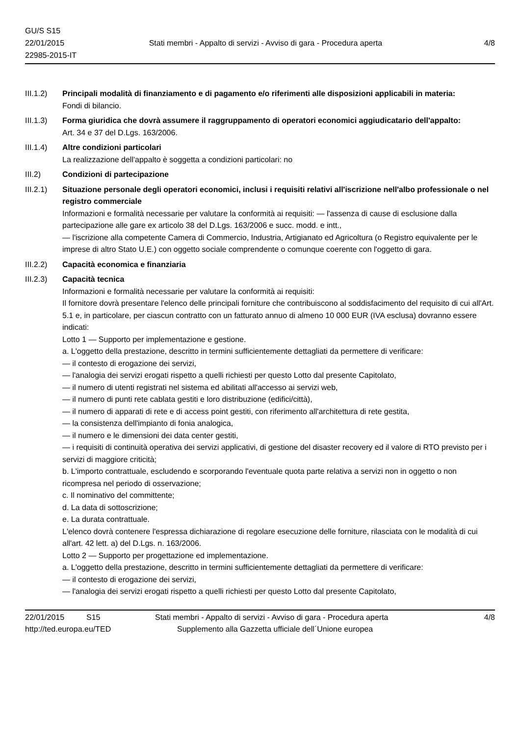GU/S S15
22/01/2015
22985-2015-IT
Stati membri - Appalto di servizi - Avviso di gara - Procedura aperta
4/8
III.1.2)
Principali modalità di finanziamento e di pagamento e/o riferimenti alle disposizioni applicabili in materia:
Fondi di bilancio.
III.1.3)
Forma giuridica che dovrà assumere il raggruppamento di operatori economici aggiudicatario dell'appalto:
Art. 34 e 37 del D.Lgs. 163/2006.
III.1.4)
Altre condizioni particolari
La realizzazione dell'appalto è soggetta a condizioni particolari: no
III.2) Condizioni di partecipazione
III.2.1)
Situazione personale degli operatori economici, inclusi i requisiti relativi all'iscrizione nell'albo professionale o nel registro commerciale
Informazioni e formalità necessarie per valutare la conformità ai requisiti: — l'assenza di cause di esclusione dalla partecipazione alle gare ex articolo 38 del D.Lgs. 163/2006 e succ. modd. e intt.,
— l'iscrizione alla competente Camera di Commercio, Industria, Artigianato ed Agricoltura (o Registro equivalente per le imprese di altro Stato U.E.) con oggetto sociale comprendente o comunque coerente con l'oggetto di gara.
III.2.2)
Capacità economica e finanziaria
III.2.3)
Capacità tecnica
Informazioni e formalità necessarie per valutare la conformità ai requisiti:
Il fornitore dovrà presentare l'elenco delle principali forniture che contribuiscono al soddisfacimento del requisito di cui all'Art. 5.1 e, in particolare, per ciascun contratto con un fatturato annuo di almeno 10 000 EUR (IVA esclusa) dovranno essere indicati:
Lotto 1 — Supporto per implementazione e gestione.
a. L'oggetto della prestazione, descritto in termini sufficientemente dettagliati da permettere di verificare:
— il contesto di erogazione dei servizi,
— l'analogia dei servizi erogati rispetto a quelli richiesti per questo Lotto dal presente Capitolato,
— il numero di utenti registrati nel sistema ed abilitati all'accesso ai servizi web,
— il numero di punti rete cablata gestiti e loro distribuzione (edifici/città),
— il numero di apparati di rete e di access point gestiti, con riferimento all'architettura di rete gestita,
— la consistenza dell'impianto di fonia analogica,
— il numero e le dimensioni dei data center gestiti,
— i requisiti di continuità operativa dei servizi applicativi, di gestione del disaster recovery ed il valore di RTO previsto per i servizi di maggiore criticità;
b. L'importo contrattuale, escludendo e scorporando l'eventuale quota parte relativa a servizi non in oggetto o non ricompresa nel periodo di osservazione;
c. Il nominativo del committente;
d. La data di sottoscrizione;
e. La durata contrattuale.
L'elenco dovrà contenere l'espressa dichiarazione di regolare esecuzione delle forniture, rilasciata con le modalità di cui all'art. 42 lett. a) del D.Lgs. n. 163/2006.
Lotto 2 — Supporto per progettazione ed implementazione.
a. L'oggetto della prestazione, descritto in termini sufficientemente dettagliati da permettere di verificare:
— il contesto di erogazione dei servizi,
— l'analogia dei servizi erogati rispetto a quelli richiesti per questo Lotto dal presente Capitolato,
22/01/2015 S15 Stati membri - Appalto di servizi - Avviso di gara - Procedura aperta
4/8
http://ted.europa.eu/TED Supplemento alla Gazzetta ufficiale dell´Unione europea